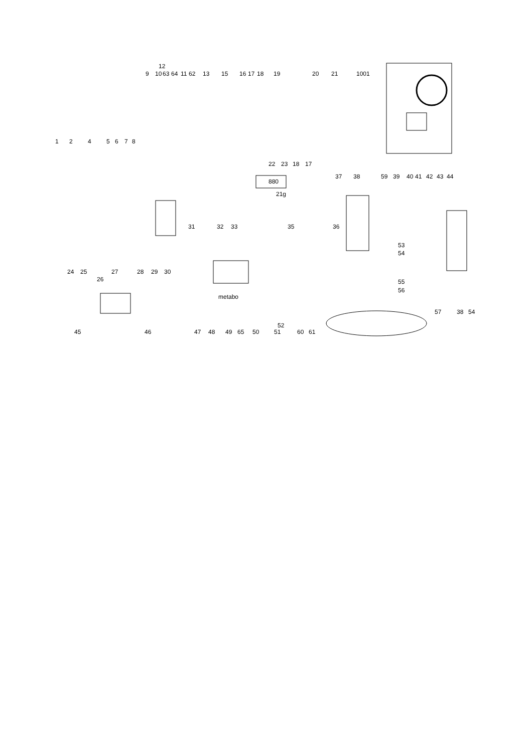12
9 10 63 64 11 62 13 15 16 17 18 19 20 21 1001
1 2 4 5 6 7 8
22 23 18 17
37 38 59 39 40 41 42 43 44
880
21g
31 32 33 35 36
53
54
24 25 27 28 29 30
26 55
56
metabo
57 38 54
52
45 46 47 48 49 65 50 51 60 61